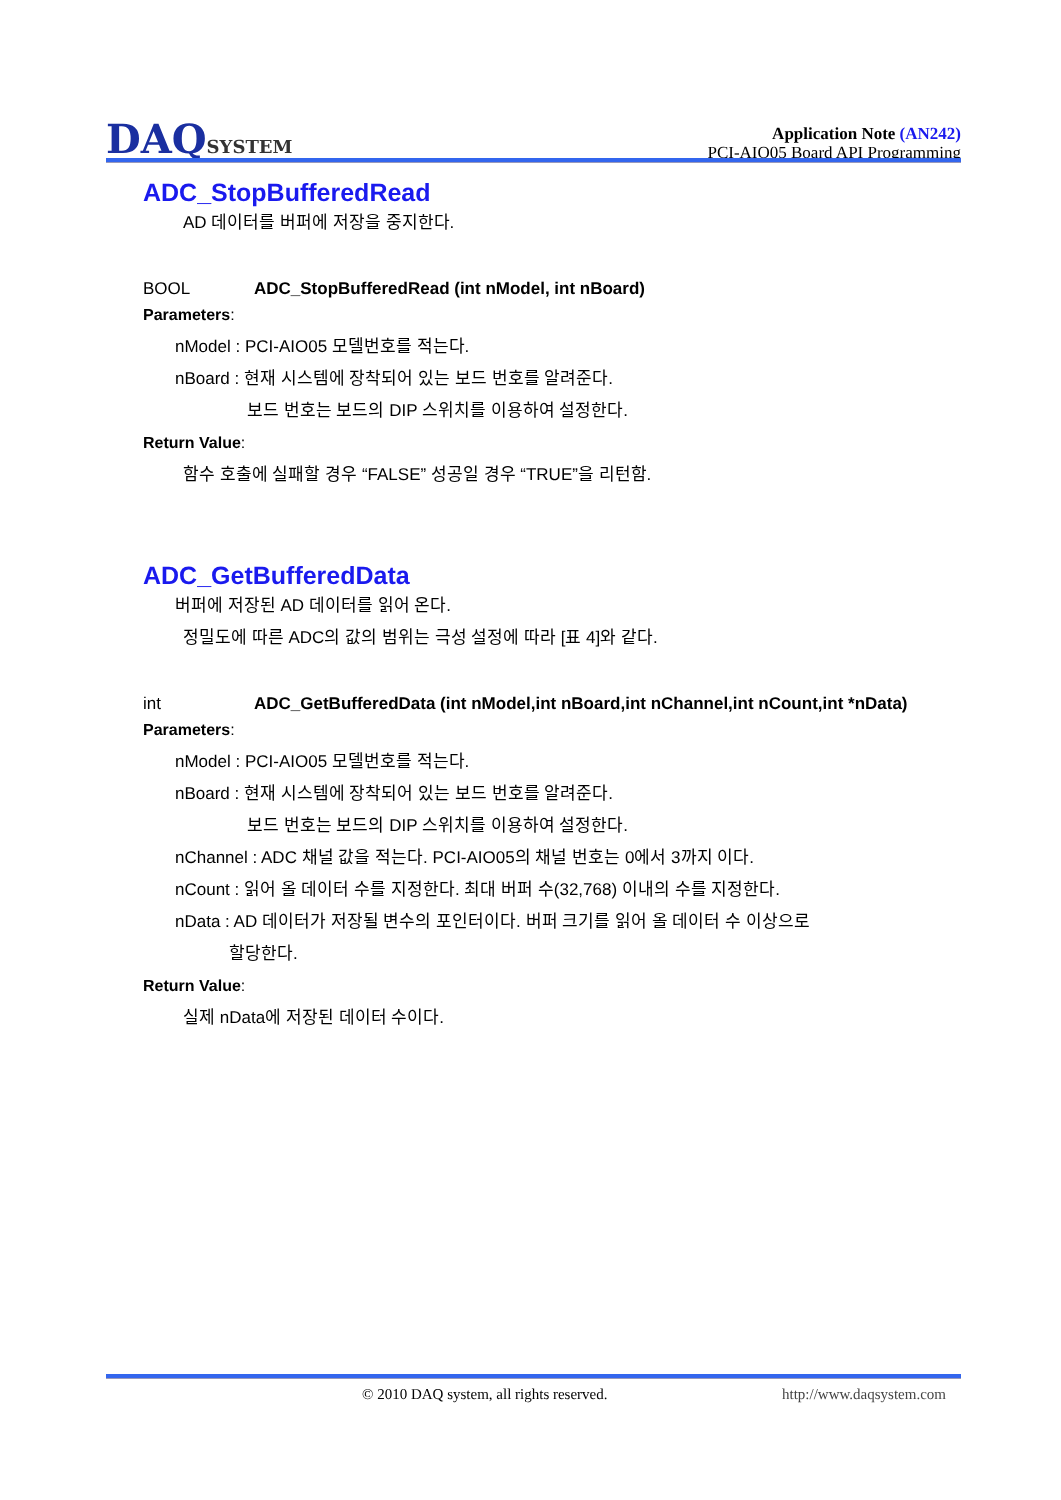DAQSYSTEM
Application Note (AN242)
PCI-AIO05 Board API Programming
ADC_StopBufferedRead
AD 데이터를 버퍼에 저장을 중지한다.
BOOL ADC_StopBufferedRead (int nModel, int nBoard)
Parameters:
nModel : PCI-AIO05 모델번호를 적는다.
nBoard : 현재 시스템에 장착되어 있는 보드 번호를 알려준다.
보드 번호는 보드의 DIP 스위치를 이용하여 설정한다.
Return Value:
함수 호출에 실패할 경우 “FALSE” 성공일 경우 “TRUE”을 리턴함.
ADC_GetBufferedData
버퍼에 저장된 AD 데이터를 읽어 온다.
정밀도에 따른 ADC의 값의 범위는 극성 설정에 따라 [표 4]와 같다.
int ADC_GetBufferedData (int nModel,int nBoard,int nChannel,int nCount,int *nData)
Parameters:
nModel : PCI-AIO05 모델번호를 적는다.
nBoard : 현재 시스템에 장착되어 있는 보드 번호를 알려준다.
보드 번호는 보드의 DIP 스위치를 이용하여 설정한다.
nChannel : ADC 채널 값을 적는다. PCI-AIO05의 채널 번호는 0에서 3까지 이다.
nCount : 읽어 올 데이터 수를 지정한다. 최대 버퍼 수(32,768) 이내의 수를 지정한다.
nData : AD 데이터가 저장될 변수의 포인터이다. 버퍼 크기를 읽어 올 데이터 수 이상으로
할당한다.
Return Value:
실제 nData에 저장된 데이터 수이다.
© 2010 DAQ system, all rights reserved. http://www.daqsystem.com